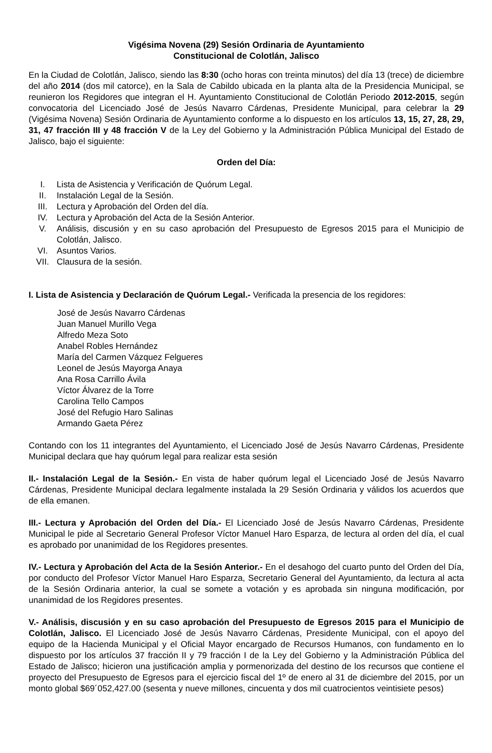Vigésima Novena (29) Sesión Ordinaria de Ayuntamiento
Constitucional de Colotlán, Jalisco
En la Ciudad de Colotlán, Jalisco, siendo las 8:30 (ocho horas con treinta minutos) del día 13 (trece) de diciembre del año 2014 (dos mil catorce), en la Sala de Cabildo ubicada en la planta alta de la Presidencia Municipal, se reunieron los Regidores que integran el H. Ayuntamiento Constitucional de Colotlán Periodo 2012-2015, según convocatoria del Licenciado José de Jesús Navarro Cárdenas, Presidente Municipal, para celebrar la 29 (Vigésima Novena) Sesión Ordinaria de Ayuntamiento conforme a lo dispuesto en los artículos 13, 15, 27, 28, 29, 31, 47 fracción III y 48 fracción V de la Ley del Gobierno y la Administración Pública Municipal del Estado de Jalisco, bajo el siguiente:
Orden del Día:
I. Lista de Asistencia y Verificación de Quórum Legal.
II. Instalación Legal de la Sesión.
III. Lectura y Aprobación del Orden del día.
IV. Lectura y Aprobación del Acta de la Sesión Anterior.
V. Análisis, discusión y en su caso aprobación del Presupuesto de Egresos 2015 para el Municipio de Colotlán, Jalisco.
VI. Asuntos Varios.
VII. Clausura de la sesión.
I. Lista de Asistencia y Declaración de Quórum Legal.- Verificada la presencia de los regidores:
José de Jesús Navarro Cárdenas
Juan Manuel Murillo Vega
Alfredo Meza Soto
Anabel Robles Hernández
María del Carmen Vázquez Felgueres
Leonel de Jesús Mayorga Anaya
Ana Rosa Carrillo Ávila
Víctor Álvarez de la Torre
Carolina Tello Campos
José del Refugio Haro Salinas
Armando Gaeta Pérez
Contando con los 11 integrantes del Ayuntamiento, el Licenciado José de Jesús Navarro Cárdenas, Presidente Municipal declara que hay quórum legal para realizar esta sesión
II.- Instalación Legal de la Sesión.- En vista de haber quórum legal el Licenciado José de Jesús Navarro Cárdenas, Presidente Municipal declara legalmente instalada la 29 Sesión Ordinaria y válidos los acuerdos que de ella emanen.
III.- Lectura y Aprobación del Orden del Día.- El Licenciado José de Jesús Navarro Cárdenas, Presidente Municipal le pide al Secretario General Profesor Víctor Manuel Haro Esparza, de lectura al orden del día, el cual es aprobado por unanimidad de los Regidores presentes.
IV.- Lectura y Aprobación del Acta de la Sesión Anterior.- En el desahogo del cuarto punto del Orden del Día, por conducto del Profesor Víctor Manuel Haro Esparza, Secretario General del Ayuntamiento, da lectura al acta de la Sesión Ordinaria anterior, la cual se somete a votación y es aprobada sin ninguna modificación, por unanimidad de los Regidores presentes.
V.- Análisis, discusión y en su caso aprobación del Presupuesto de Egresos 2015 para el Municipio de Colotlán, Jalisco. El Licenciado José de Jesús Navarro Cárdenas, Presidente Municipal, con el apoyo del equipo de la Hacienda Municipal y el Oficial Mayor encargado de Recursos Humanos, con fundamento en lo dispuesto por los artículos 37 fracción II y 79 fracción I de la Ley del Gobierno y la Administración Pública del Estado de Jalisco; hicieron una justificación amplia y pormenorizada del destino de los recursos que contiene el proyecto del Presupuesto de Egresos para el ejercicio fiscal del 1º de enero al 31 de diciembre del 2015, por un monto global $69´052,427.00 (sesenta y nueve millones, cincuenta y dos mil cuatrocientos veintisiete pesos)